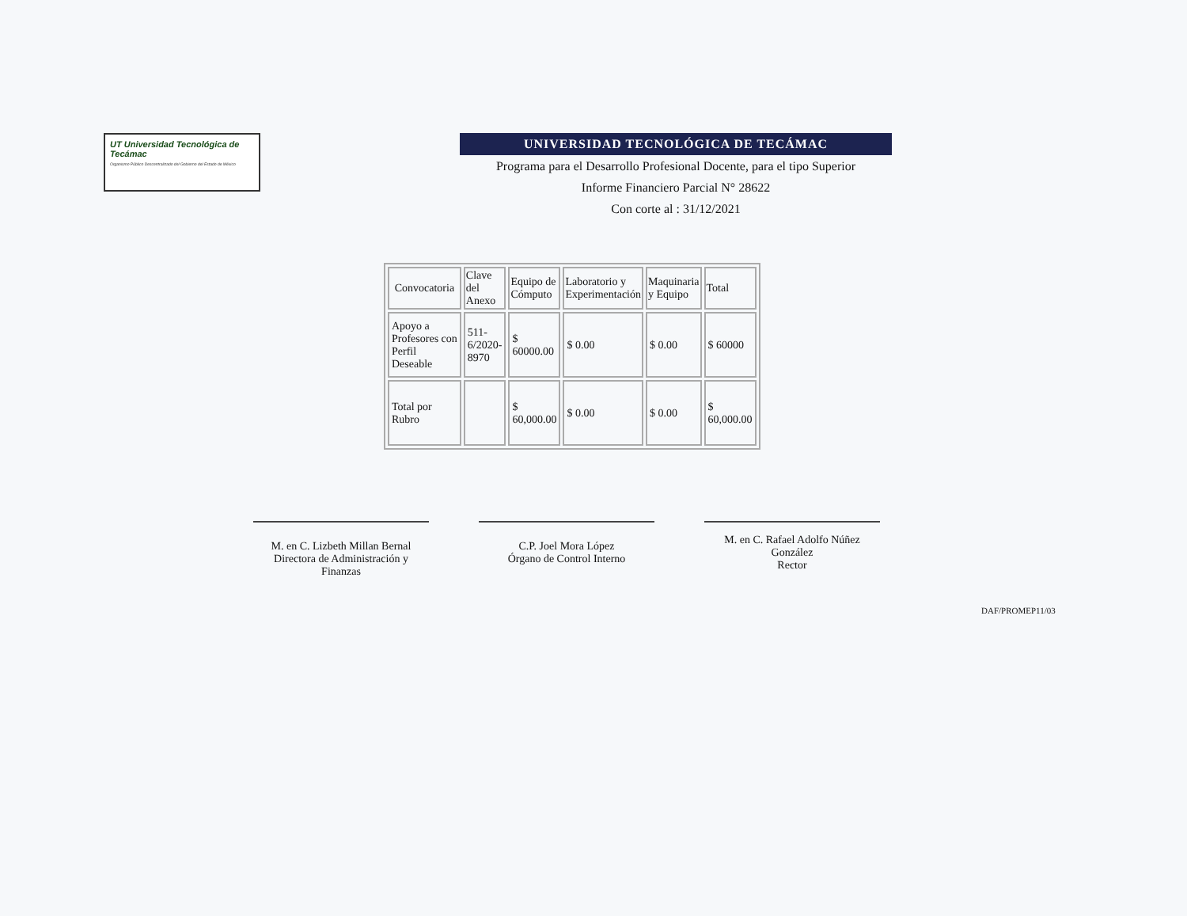UT Universidad Tecnológica de Tecámac
Organismo Público Descentralizado del Gobierno del Estado de México
UNIVERSIDAD TECNOLÓGICA DE TECÁMAC
Programa para el Desarrollo Profesional Docente, para el tipo Superior
Informe Financiero Parcial N° 28622
Con corte al : 31/12/2021
| Convocatoria | Clave del Anexo | Equipo de Cómputo | Laboratorio y Experimentación | Maquinaria y Equipo | Total |
| --- | --- | --- | --- | --- | --- |
| Apoyo a Profesores con Perfil Deseable | 511- 6/2020- 8970 | $ 60000.00 | $ 0.00 | $ 0.00 | $ 60000 |
| Total por Rubro | | $ 60,000.00 | $ 0.00 | $ 0.00 | $ 60,000.00 |
M. en C. Lizbeth Millan Bernal
Directora de Administración y Finanzas
C.P. Joel Mora López
Órgano de Control Interno
M. en C. Rafael Adolfo Núñez
González
Rector
DAF/PROMEP11/03